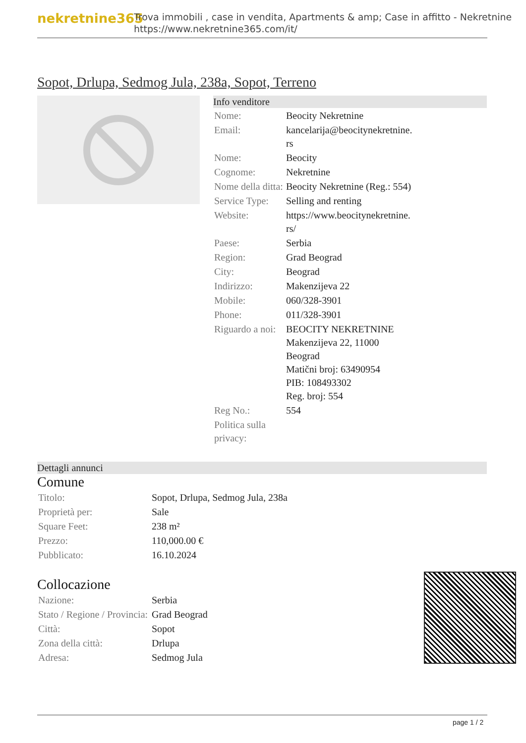nekretnine365
Trova immobili , case in vendita, Apartments & amp; Case in affitto - Nekretnine
https://www.nekretnine365.com/it/
Sopot, Drlupa, Sedmog Jula, 238a, Sopot, Terreno
Info venditore
| Nome: | Beocity Nekretnine |
| Email: | kancelarija@beocitynekretnine. rs |
| Nome: | Beocity |
| Cognome: | Nekretnine |
| Nome della ditta: | Beocity Nekretnine (Reg.: 554) |
| Service Type: | Selling and renting |
| Website: | https://www.beocitynekretnine. rs/ |
| Paese: | Serbia |
| Region: | Grad Beograd |
| City: | Beograd |
| Indirizzo: | Makenzijeva 22 |
| Mobile: | 060/328-3901 |
| Phone: | 011/328-3901 |
| Riguardo a noi: | BEOCITY NEKRETNINE Makenzijeva 22, 11000 Beograd Matični broj: 63490954 PIB: 108493302 Reg. broj: 554 |
| Reg No.: | 554 |
| Politica sulla privacy: | |
Dettagli annunci
Comune
| Titolo: | Sopot, Drlupa, Sedmog Jula, 238a |
| Proprietà per: | Sale |
| Square Feet: | 238 m² |
| Prezzo: | 110,000.00 € |
| Pubblicato: | 16.10.2024 |
Collocazione
| Nazione: | Serbia |
| Stato / Regione / Provincia: | Grad Beograd |
| Città: | Sopot |
| Zona della città: | Drlupa |
| Adresa: | Sedmog Jula |
page 1 / 2